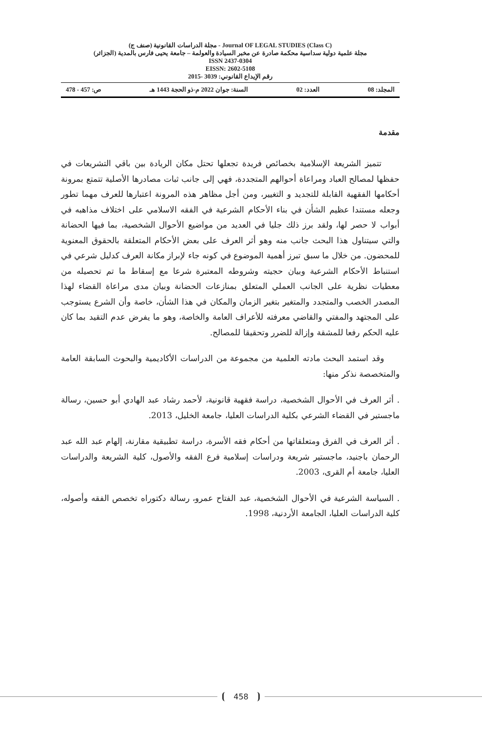مجلة الدراسات القانونية (صنف ج) - Journal OF LEGAL STUDIES (Class C)
مجلة علمية دولية سداسية محكمة صادرة عن مخبر السيادة والعولمة – جامعة يحيى فارس بالمدية (الجزائر)
ISSN 2437-0304
EISSN: 2602-5108
رقم الإيداع القانوني: 3039 -2015
المجلد: 08 العدد: 02 السنة: جوان 2022 م-ذو الحجة 1443 هـ ص: 457 - 478
مقدمة
تتميز الشريعة الإسلامية بخصائص فريدة تجعلها تحتل مكان الريادة بين باقي التشريعات في حفظها لمصالح العباد ومراعاة أحوالهم المتجددة، فهي إلى جانب ثبات مصادرها الأصلية تتمتع بمرونة أحكامها الفقهية القابلة للتجديد و التغيير، ومن أجل مظاهر هذه المرونة اعتبارها للعرف مهما تطور وجعله مستندا عظيم الشأن في بناء الأحكام الشرعية في الفقه الاسلامي على اختلاف مذاهبه في أبواب لا حصر لها، ولقد برز ذلك جليا في العديد من مواضيع الأحوال الشخصية، بما فيها الحضانة والتي سيتناول هذا البحث جانب منه وهو أثر العرف على بعض الأحكام المتعلقة بالحقوق المعنوية للمحضون. من خلال ما سبق تبرز أهمية الموضوع في كونه جاء لإبراز مكانة العرف كدليل شرعي في استنباط الأحكام الشرعية وبيان حجيته وشروطه المعتبرة شرعا مع إسقاط ما تم تحصيله من معطيات نظرية على الجانب العملي المتعلق بمنازعات الحضانة وبيان مدى مراعاة القضاء لهذا المصدر الخصب والمتجدد والمتغير بتغير الزمان والمكان في هذا الشأن، خاصة وأن الشرع يستوجب على المجتهد والمفتي والقاضي معرفته للأعراف العامة والخاصة، وهو ما يفرض عدم التقيد بما كان عليه الحكم رفعا للمشقة وإزالة للضرر وتحقيقا للمصالح.
وقد استمد البحث مادته العلمية من مجموعة من الدراسات الأكاديمية والبحوث السابقة العامة والمتخصصة نذكر منها:
. أثر العرف في الأحوال الشخصية، دراسة فقهية قانونية، لأحمد رشاد عبد الهادي أبو حسين، رسالة ماجستير في القضاء الشرعي بكلية الدراسات العليا، جامعة الخليل، 2013.
. أثر العرف في الفرق ومتعلقاتها من أحكام فقه الأسرة، دراسة تطبيقية مقارنة، إلهام عبد الله عبد الرحمان باجنيد، ماجستير شريعة ودراسات إسلامية فرع الفقه والأصول، كلية الشريعة والدراسات العليا، جامعة أم القرى، 2003.
. السياسة الشرعية في الأحوال الشخصية، عبد الفتاح عمرو، رسالة دكتوراه تخصص الفقه وأصوله، كلية الدراسات العليا، الجامعة الأردنية، 1998.
458